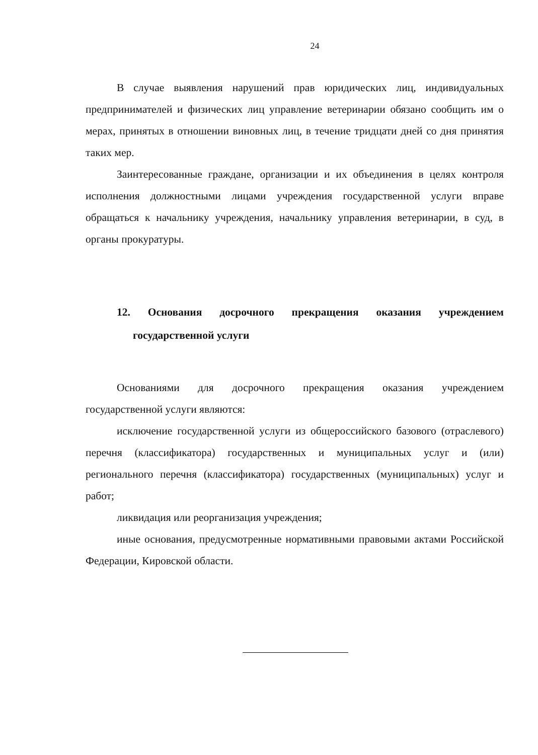24
В случае выявления нарушений прав юридических лиц, индивидуальных предпринимателей и физических лиц управление ветеринарии обязано сообщить им о мерах, принятых в отношении виновных лиц, в течение тридцати дней со дня принятия таких мер.
Заинтересованные граждане, организации и их объединения в целях контроля исполнения должностными лицами учреждения государственной услуги вправе обращаться к начальнику учреждения, начальнику управления ветеринарии, в суд, в органы прокуратуры.
12. Основания досрочного прекращения оказания учреждением государственной услуги
Основаниями для досрочного прекращения оказания учреждением государственной услуги являются:
исключение государственной услуги из общероссийского базового (отраслевого) перечня (классификатора) государственных и муниципальных услуг и (или) регионального перечня (классификатора) государственных (муниципальных) услуг и работ;
ликвидация или реорганизация учреждения;
иные основания, предусмотренные нормативными правовыми актами Российской Федерации, Кировской области.